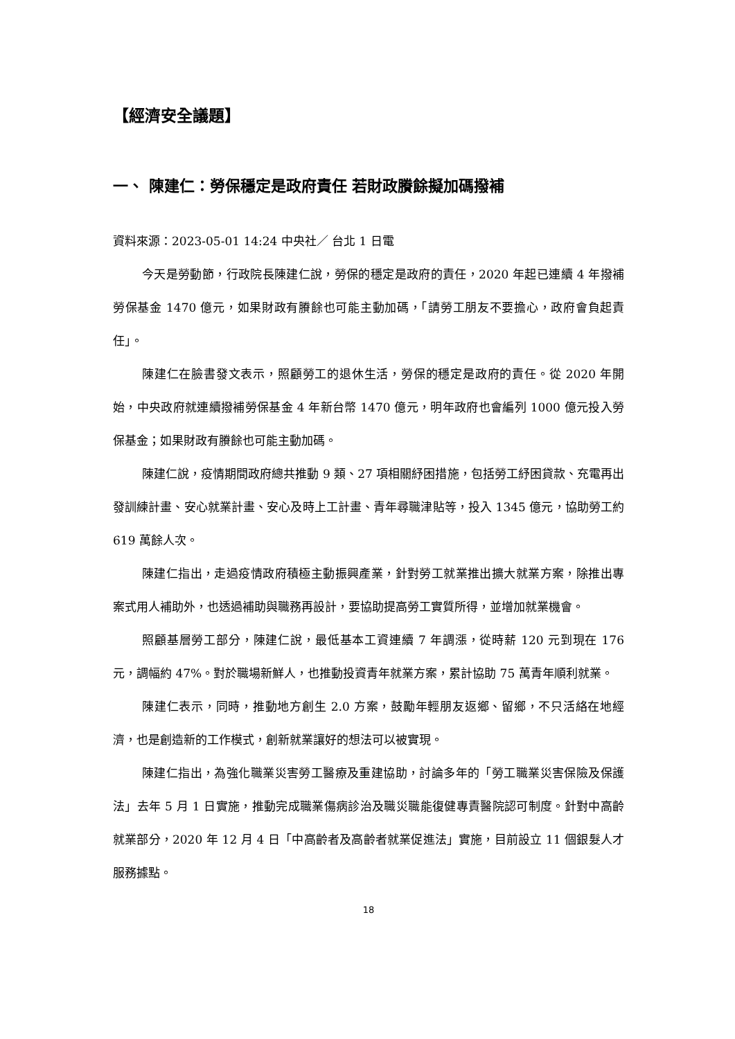【經濟安全議題】
一、 陳建仁：勞保穩定是政府責任 若財政賸餘擬加碼撥補
資料來源：2023-05-01 14:24 中央社／ 台北 1 日電
今天是勞動節，行政院長陳建仁說，勞保的穩定是政府的責任，2020 年起已連續 4 年撥補勞保基金 1470 億元，如果財政有賸餘也可能主動加碼，「請勞工朋友不要擔心，政府會負起責任」。
陳建仁在臉書發文表示，照顧勞工的退休生活，勞保的穩定是政府的責任。從 2020 年開始，中央政府就連續撥補勞保基金 4 年新台幣 1470 億元，明年政府也會編列 1000 億元投入勞保基金；如果財政有賸餘也可能主動加碼。
陳建仁說，疫情期間政府總共推動 9 類、27 項相關紓困措施，包括勞工紓困貸款、充電再出發訓練計畫、安心就業計畫、安心及時上工計畫、青年尋職津貼等，投入 1345 億元，協助勞工約 619 萬餘人次。
陳建仁指出，走過疫情政府積極主動振興產業，針對勞工就業推出擴大就業方案，除推出專案式用人補助外，也透過補助與職務再設計，要協助提高勞工實質所得，並增加就業機會。
照顧基層勞工部分，陳建仁說，最低基本工資連續 7 年調漲，從時薪 120 元到現在 176 元，調幅約 47%。對於職場新鮮人，也推動投資青年就業方案，累計協助 75 萬青年順利就業。
陳建仁表示，同時，推動地方創生 2.0 方案，鼓勵年輕朋友返鄉、留鄉，不只活絡在地經濟，也是創造新的工作模式，創新就業讓好的想法可以被實現。
陳建仁指出，為強化職業災害勞工醫療及重建協助，討論多年的「勞工職業災害保險及保護法」去年 5 月 1 日實施，推動完成職業傷病診治及職災職能復健專責醫院認可制度。針對中高齡就業部分，2020 年 12 月 4 日「中高齡者及高齡者就業促進法」實施，目前設立 11 個銀髮人才服務據點。
18